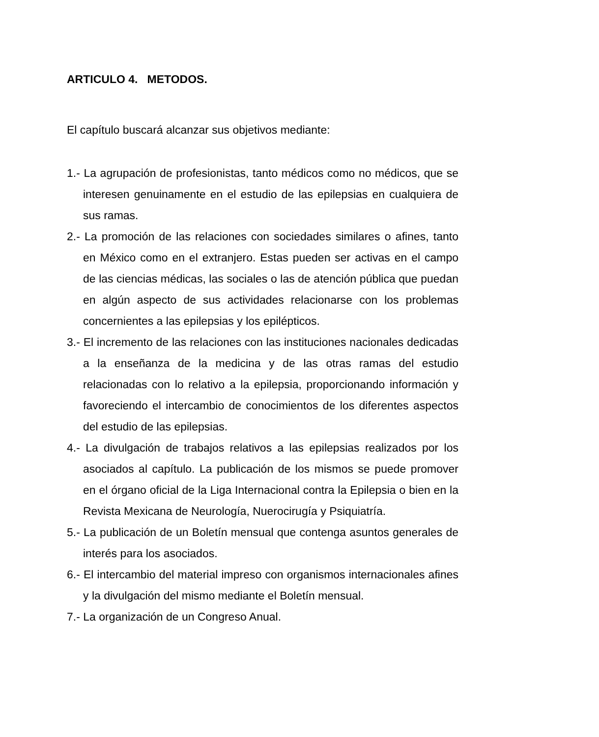ARTICULO 4. METODOS.
El capítulo buscará alcanzar sus objetivos mediante:
1.- La agrupación de profesionistas, tanto médicos como no médicos, que se interesen genuinamente en el estudio de las epilepsias en cualquiera de sus ramas.
2.- La promoción de las relaciones con sociedades similares o afines, tanto en México como en el extranjero. Estas pueden ser activas en el campo de las ciencias médicas, las sociales o las de atención pública que puedan en algún aspecto de sus actividades relacionarse con los problemas concernientes a las epilepsias y los epilépticos.
3.- El incremento de las relaciones con las instituciones nacionales dedicadas a la enseñanza de la medicina y de las otras ramas del estudio relacionadas con lo relativo a la epilepsia, proporcionando información y favoreciendo el intercambio de conocimientos de los diferentes aspectos del estudio de las epilepsias.
4.- La divulgación de trabajos relativos a las epilepsias realizados por los asociados al capítulo. La publicación de los mismos se puede promover en el órgano oficial de la Liga Internacional contra la Epilepsia o bien en la Revista Mexicana de Neurología, Nuerocirugía y Psiquiatría.
5.- La publicación de un Boletín mensual que contenga asuntos generales de interés para los asociados.
6.- El intercambio del material impreso con organismos internacionales afines y la divulgación del mismo mediante el Boletín mensual.
7.- La organización de un Congreso Anual.